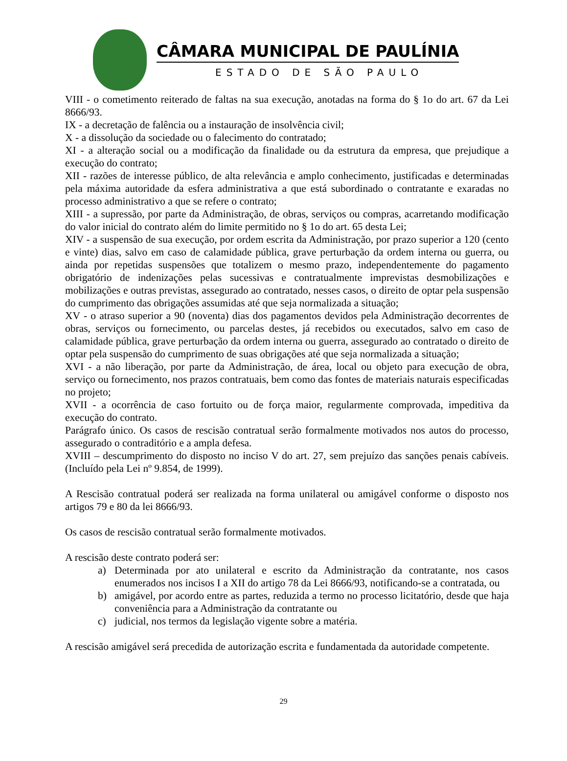CÂMARA MUNICIPAL DE PAULÍNIA
ESTADO DE SÃO PAULO
VIII - o cometimento reiterado de faltas na sua execução, anotadas na forma do § 1o do art. 67 da Lei 8666/93.
IX - a decretação de falência ou a instauração de insolvência civil;
X - a dissolução da sociedade ou o falecimento do contratado;
XI - a alteração social ou a modificação da finalidade ou da estrutura da empresa, que prejudique a execução do contrato;
XII - razões de interesse público, de alta relevância e amplo conhecimento, justificadas e determinadas pela máxima autoridade da esfera administrativa a que está subordinado o contratante e exaradas no processo administrativo a que se refere o contrato;
XIII - a supressão, por parte da Administração, de obras, serviços ou compras, acarretando modificação do valor inicial do contrato além do limite permitido no § 1o do art. 65 desta Lei;
XIV - a suspensão de sua execução, por ordem escrita da Administração, por prazo superior a 120 (cento e vinte) dias, salvo em caso de calamidade pública, grave perturbação da ordem interna ou guerra, ou ainda por repetidas suspensões que totalizem o mesmo prazo, independentemente do pagamento obrigatório de indenizações pelas sucessivas e contratualmente imprevistas desmobilizações e mobilizações e outras previstas, assegurado ao contratado, nesses casos, o direito de optar pela suspensão do cumprimento das obrigações assumidas até que seja normalizada a situação;
XV - o atraso superior a 90 (noventa) dias dos pagamentos devidos pela Administração decorrentes de obras, serviços ou fornecimento, ou parcelas destes, já recebidos ou executados, salvo em caso de calamidade pública, grave perturbação da ordem interna ou guerra, assegurado ao contratado o direito de optar pela suspensão do cumprimento de suas obrigações até que seja normalizada a situação;
XVI - a não liberação, por parte da Administração, de área, local ou objeto para execução de obra, serviço ou fornecimento, nos prazos contratuais, bem como das fontes de materiais naturais especificadas no projeto;
XVII - a ocorrência de caso fortuito ou de força maior, regularmente comprovada, impeditiva da execução do contrato.
Parágrafo único. Os casos de rescisão contratual serão formalmente motivados nos autos do processo, assegurado o contraditório e a ampla defesa.
XVIII – descumprimento do disposto no inciso V do art. 27, sem prejuízo das sanções penais cabíveis. (Incluído pela Lei nº 9.854, de 1999).
A Rescisão contratual poderá ser realizada na forma unilateral ou amigável conforme o disposto nos artigos 79 e 80 da lei 8666/93.
Os casos de rescisão contratual serão formalmente motivados.
A rescisão deste contrato poderá ser:
a) Determinada por ato unilateral e escrito da Administração da contratante, nos casos enumerados nos incisos I a XII do artigo 78 da Lei 8666/93, notificando-se a contratada, ou
b) amigável, por acordo entre as partes, reduzida a termo no processo licitatório, desde que haja conveniência para a Administração da contratante ou
c) judicial, nos termos da legislação vigente sobre a matéria.
A rescisão amigável será precedida de autorização escrita e fundamentada da autoridade competente.
29